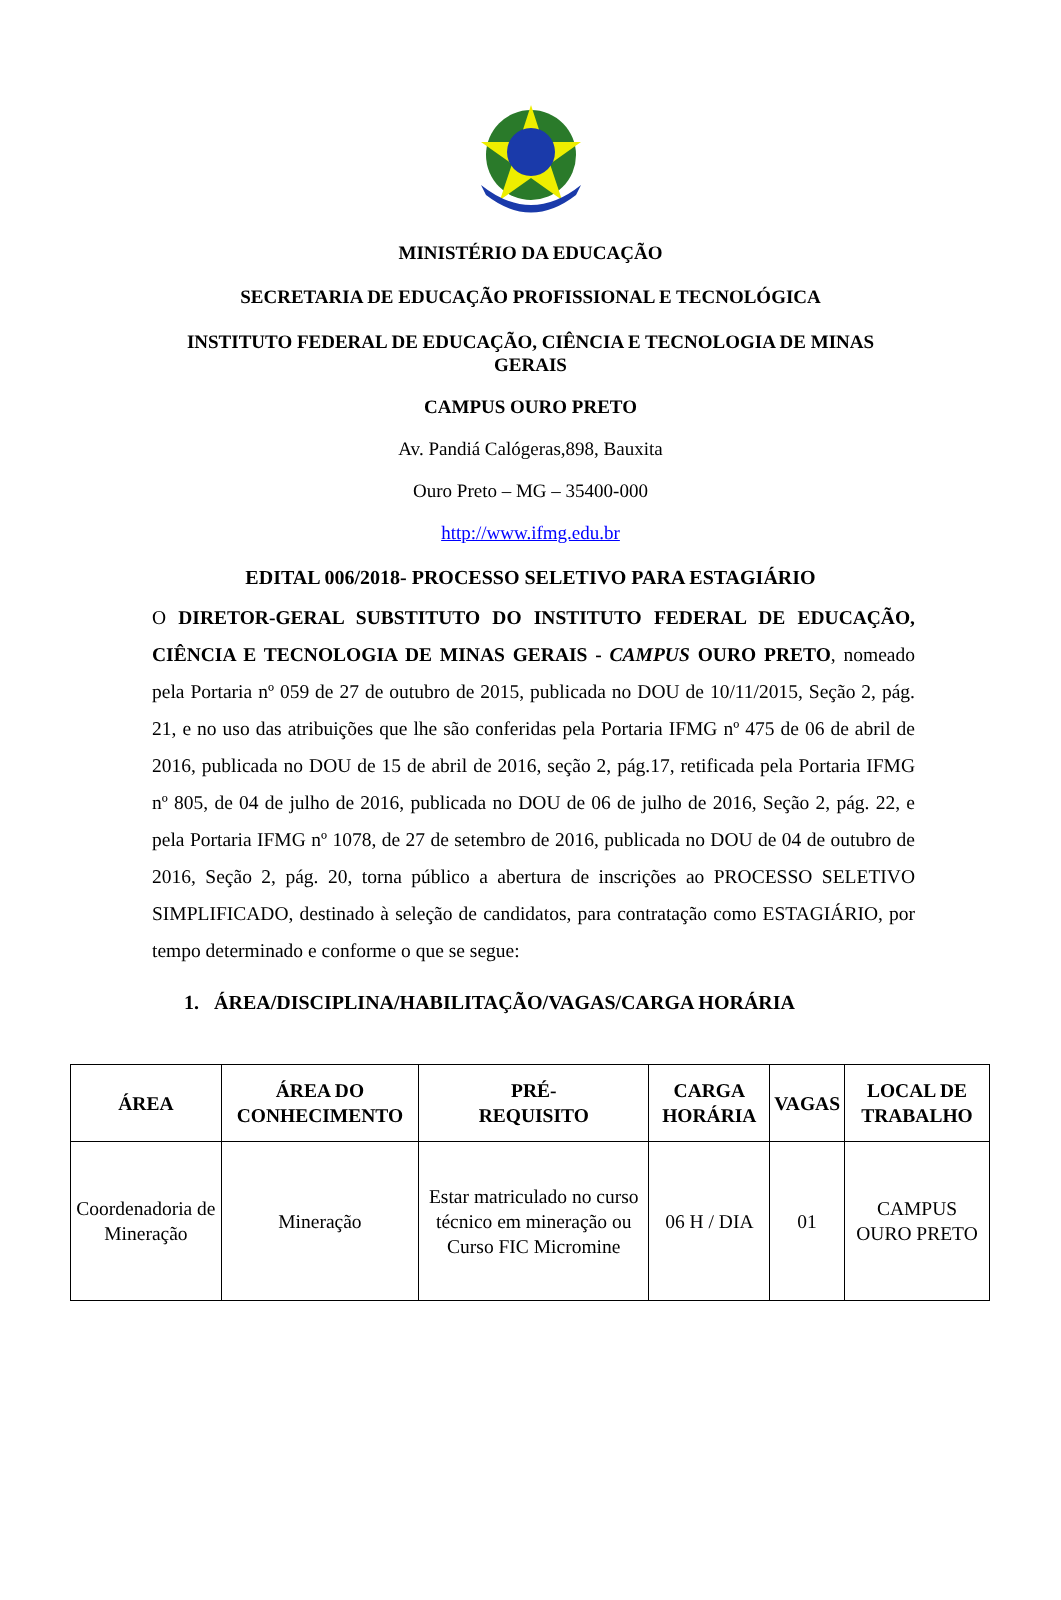MINISTÉRIO DA EDUCAÇÃO
SECRETARIA DE EDUCAÇÃO PROFISSIONAL E TECNOLÓGICA
INSTITUTO FEDERAL DE EDUCAÇÃO, CIÊNCIA E TECNOLOGIA DE MINAS
GERAIS
CAMPUS OURO PRETO
Av. Pandiá Calógeras,898, Bauxita
Ouro Preto – MG – 35400-000
http://www.ifmg.edu.br
EDITAL 006/2018- PROCESSO SELETIVO PARA ESTAGIÁRIO
O DIRETOR-GERAL SUBSTITUTO DO INSTITUTO FEDERAL DE EDUCAÇÃO, CIÊNCIA E TECNOLOGIA DE MINAS GERAIS - CAMPUS OURO PRETO, nomeado pela Portaria nº 059 de 27 de outubro de 2015, publicada no DOU de 10/11/2015, Seção 2, pág. 21, e no uso das atribuições que lhe são conferidas pela Portaria IFMG nº 475 de 06 de abril de 2016, publicada no DOU de 15 de abril de 2016, seção 2, pág.17, retificada pela Portaria IFMG nº 805, de 04 de julho de 2016, publicada no DOU de 06 de julho de 2016, Seção 2, pág. 22, e pela Portaria IFMG nº 1078, de 27 de setembro de 2016, publicada no DOU de 04 de outubro de 2016, Seção 2, pág. 20, torna público a abertura de inscrições ao PROCESSO SELETIVO SIMPLIFICADO, destinado à seleção de candidatos, para contratação como ESTAGIÁRIO, por tempo determinado e conforme o que se segue:
1. ÁREA/DISCIPLINA/HABILITAÇÃO/VAGAS/CARGA HORÁRIA
| ÁREA | ÁREA DO CONHECIMENTO | PRÉ- REQUISITO | CARGA HORÁRIA | VAGAS | LOCAL DE TRABALHO |
| --- | --- | --- | --- | --- | --- |
| Coordenadoria de Mineração | Mineração | Estar matriculado no curso técnico em mineração ou Curso FIC Micromine | 06 H / DIA | 01 | CAMPUS OURO PRETO |